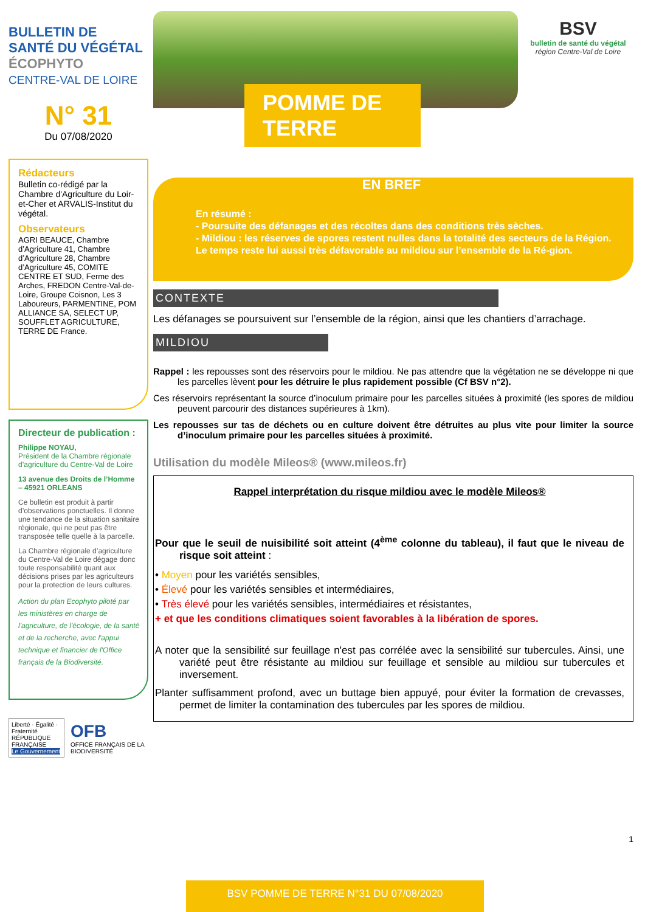BULLETIN DE
SANTÉ DU VÉGÉTAL
ÉCOPHYTO
CENTRE-VAL DE LOIRE
N° 31
Du 07/08/2020
Rédacteurs
Bulletin co-rédigé par la Chambre d'Agriculture du Loir-et-Cher et ARVALIS-Institut du végétal.
Observateurs
AGRI BEAUCE, Chambre d’Agriculture 41, Chambre d’Agriculture 28, Chambre d’Agriculture 45, COMITE CENTRE ET SUD, Ferme des Arches, FREDON Centre-Val-de-Loire, Groupe Coisnon, Les 3 Laboureurs, PARMENTINE, POM ALLIANCE SA, SELECT UP, SOUFFLET AGRICULTURE, TERRE DE France.
Directeur de publication :
Philippe NOYAU,
Président de la Chambre régionale d’agriculture du Centre-Val de Loire
13 avenue des Droits de l’Homme – 45921 ORLEANS
Ce bulletin est produit à partir d’observations ponctuelles. Il donne une tendance de la situation sanitaire régionale, qui ne peut pas être transposée telle quelle à la parcelle.
La Chambre régionale d’agriculture du Centre-Val de Loire dégage donc toute responsabilité quant aux décisions prises par les agriculteurs pour la protection de leurs cultures.
Action du plan Ecophyto piloté par les ministères en charge de l'agriculture, de l'écologie, de la santé et de la recherche, avec l'appui technique et financier de l'Office français de la Biodiversité.
Liberté · Égalité · Fraternité
RÉPUBLIQUE FRANÇAISE
Le Gouvernement
OFB
OFFICE FRANÇAIS DE LA BIODIVERSITÉ
POMME DE TERRE
BSV
bulletin de santé du végétal
région Centre-Val de Loire
EN BREF
En résumé :
- Poursuite des défanages et des récoltes dans des conditions très sèches.
- Mildiou : les réserves de spores restent nulles dans la totalité des secteurs de la Région.
Le temps reste lui aussi très défavorable au mildiou sur l’ensemble de la Ré-gion.
CONTEXTE
Les défanages se poursuivent sur l’ensemble de la région, ainsi que les chantiers d’arrachage.
MILDIOU
Rappel : les repousses sont des réservoirs pour le mildiou. Ne pas attendre que la végétation ne se développe ni que les parcelles lèvent pour les détruire le plus rapidement possible (Cf BSV n°2).
Ces réservoirs représentant la source d’inoculum primaire pour les parcelles situées à proximité (les spores de mildiou peuvent parcourir des distances supérieures à 1km).
Les repousses sur tas de déchets ou en culture doivent être détruites au plus vite pour limiter la source d’inoculum primaire pour les parcelles situées à proximité.
Utilisation du modèle Mileos® (www.mileos.fr)
Rappel interprétation du risque mildiou avec le modèle Mileos®
Pour que le seuil de nuisibilité soit atteint (4<sup>ème</sup> colonne du tableau), il faut que le niveau de risque soit atteint :
• Moyen pour les variétés sensibles,
• Élevé pour les variétés sensibles et intermédiaires,
• Très élevé pour les variétés sensibles, intermédiaires et résistantes,
+ et que les conditions climatiques soient favorables à la libération de spores.
A noter que la sensibilité sur feuillage n'est pas corrélée avec la sensibilité sur tubercules. Ainsi, une variété peut être résistante au mildiou sur feuillage et sensible au mildiou sur tubercules et inversement.
Planter suffisamment profond, avec un buttage bien appuyé, pour éviter la formation de crevasses, permet de limiter la contamination des tubercules par les spores de mildiou.
1
BSV POMME DE TERRE N°31 DU 07/08/2020